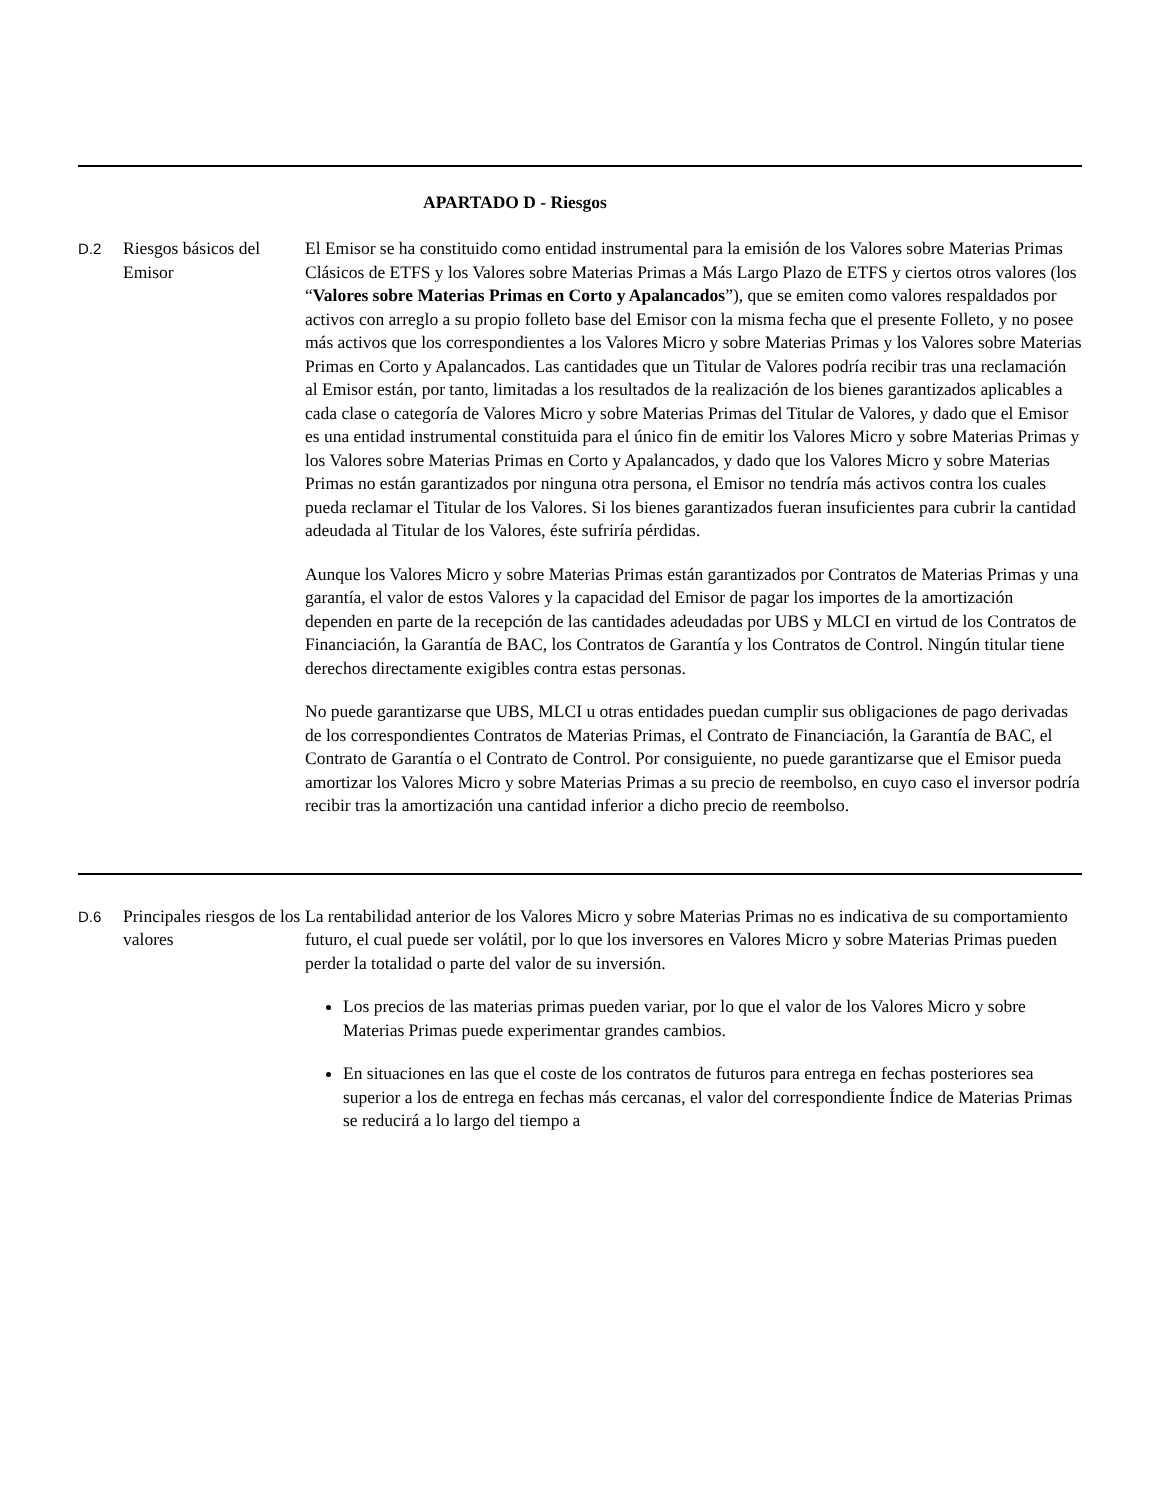APARTADO D - Riesgos
| D.2 | Riesgos básicos del Emisor | El Emisor se ha constituido como entidad instrumental para la emisión de los Valores sobre Materias Primas Clásicos de ETFS y los Valores sobre Materias Primas a Más Largo Plazo de ETFS y ciertos otros valores (los “ Valores sobre Materias Primas en Corto y Apalancados ”), que se emiten como valores respaldados por activos con arreglo a su propio folleto base del Emisor con la misma fecha que el presente Folleto, y no posee más activos que los correspondientes a los Valores Micro y sobre Materias Primas y los Valores sobre Materias Primas en Corto y Apalancados. Las cantidades que un Titular de Valores podría recibir tras una reclamación al Emisor están, por tanto, limitadas a los resultados de la realización de los bienes garantizados aplicables a cada clase o categoría de Valores Micro y sobre Materias Primas del Titular de Valores, y dado que el Emisor es una entidad instrumental constituida para el único fin de emitir los Valores Micro y sobre Materias Primas y los Valores sobre Materias Primas en Corto y Apalancados, y dado que los Valores Micro y sobre Materias Primas no están garantizados por ninguna otra persona, el Emisor no tendría más activos contra los cuales pueda reclamar el Titular de los Valores. Si los bienes garantizados fueran insuficientes para cubrir la cantidad adeudada al Titular de los Valores, éste sufriría pérdidas. Aunque los Valores Micro y sobre Materias Primas están garantizados por Contratos de Materias Primas y una garantía, el valor de estos Valores y la capacidad del Emisor de pagar los importes de la amortización dependen en parte de la recepción de las cantidades adeudadas por UBS y MLCI en virtud de los Contratos de Financiación, la Garantía de BAC, los Contratos de Garantía y los Contratos de Control. Ningún titular tiene derechos directamente exigibles contra estas personas. No puede garantizarse que UBS, MLCI u otras entidades puedan cumplir sus obligaciones de pago derivadas de los correspondientes Contratos de Materias Primas, el Contrato de Financiación, la Garantía de BAC, el Contrato de Garantía o el Contrato de Control. Por consiguiente, no puede garantizarse que el Emisor pueda amortizar los Valores Micro y sobre Materias Primas a su precio de reembolso, en cuyo caso el inversor podría recibir tras la amortización una cantidad inferior a dicho precio de reembolso. |
| D.6 | Principales riesgos de los valores | La rentabilidad anterior de los Valores Micro y sobre Materias Primas no es indicativa de su comportamiento futuro, el cual puede ser volátil, por lo que los inversores en Valores Micro y sobre Materias Primas pueden perder la totalidad o parte del valor de su inversión. Los precios de las materias primas pueden variar, por lo que el valor de los Valores Micro y sobre Materias Primas puede experimentar grandes cambios. En situaciones en las que el coste de los contratos de futuros para entrega en fechas posteriores sea superior a los de entrega en fechas más cercanas, el valor del correspondiente Índice de Materias Primas se reducirá a lo largo del tiempo a |